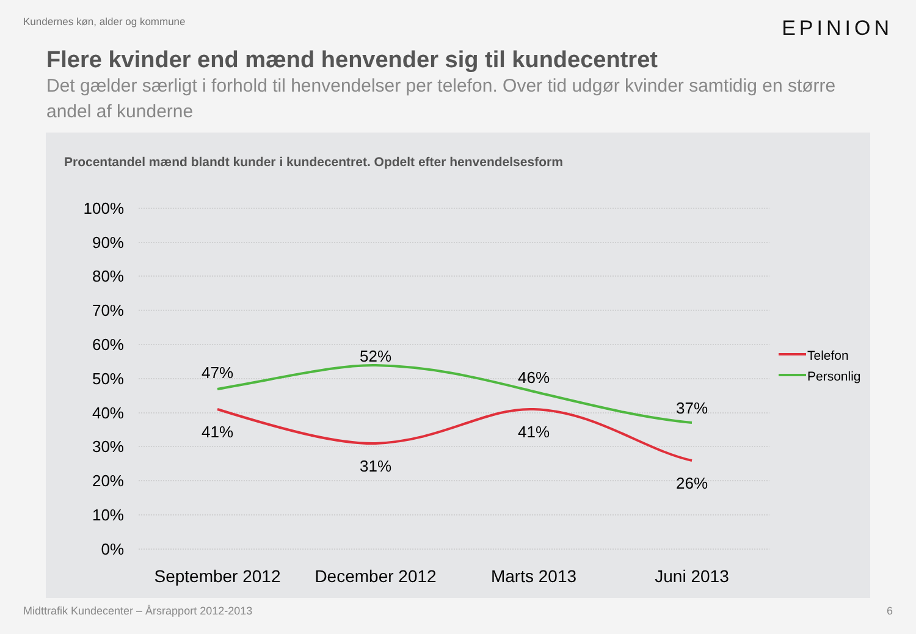Kundernes køn, alder og kommune
EPINION
Flere kvinder end mænd henvender sig til kundecentret
Det gælder særligt i forhold til henvendelser per telefon. Over tid udgør kvinder samtidig en større andel af kunderne
Procentandel mænd blandt kunder i kundecentret. Opdelt efter henvendelsesform
100%
90%
80%
70%
60%
50%
40%
30%
20%
10%
0%
47%
52%
46%
37%
41%
31%
41%
26%
September 2012
December 2012
Marts 2013
Juni 2013
Telefon
Personlig
Midttrafik Kundecenter – Årsrapport 2012-2013 6